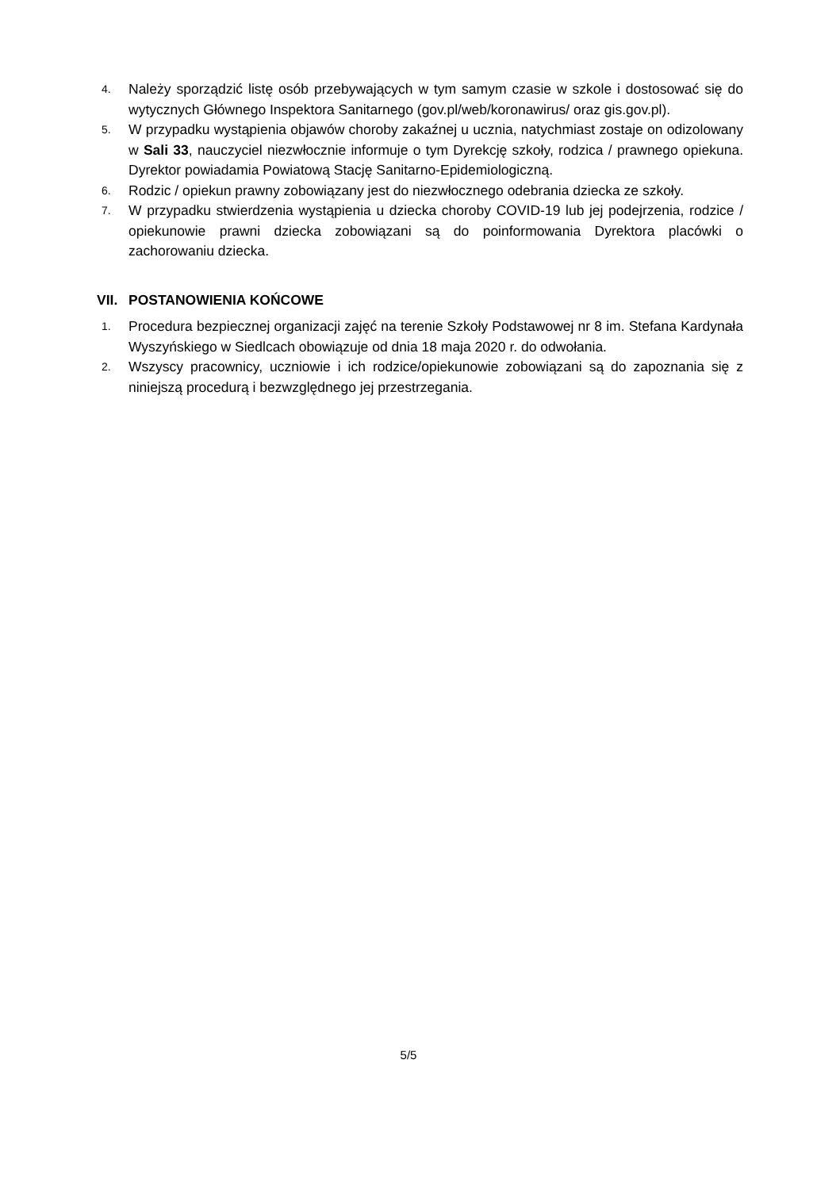4.
Należy sporządzić listę osób przebywających w tym samym czasie w szkole i dostosować się do wytycznych Głównego Inspektora Sanitarnego (gov.pl/web/koronawirus/ oraz gis.gov.pl).
5.
W przypadku wystąpienia objawów choroby zakaźnej u ucznia, natychmiast zostaje on odizolowany w Sali 33, nauczyciel niezwłocznie informuje o tym Dyrekcję szkoły, rodzica / prawnego opiekuna. Dyrektor powiadamia Powiatową Stację Sanitarno-Epidemiologiczną.
6.
Rodzic / opiekun prawny zobowiązany jest do niezwłocznego odebrania dziecka ze szkoły.
7.
W przypadku stwierdzenia wystąpienia u dziecka choroby COVID-19 lub jej podejrzenia, rodzice / opiekunowie prawni dziecka zobowiązani są do poinformowania Dyrektora placówki o zachorowaniu dziecka.
VII. POSTANOWIENIA KOŃCOWE
1.
Procedura bezpiecznej organizacji zajęć na terenie Szkoły Podstawowej nr 8 im. Stefana Kardynała Wyszyńskiego w Siedlcach obowiązuje od dnia 18 maja 2020 r. do odwołania.
2.
Wszyscy pracownicy, uczniowie i ich rodzice/opiekunowie zobowiązani są do zapoznania się z niniejszą procedurą i bezwzględnego jej przestrzegania.
5/5